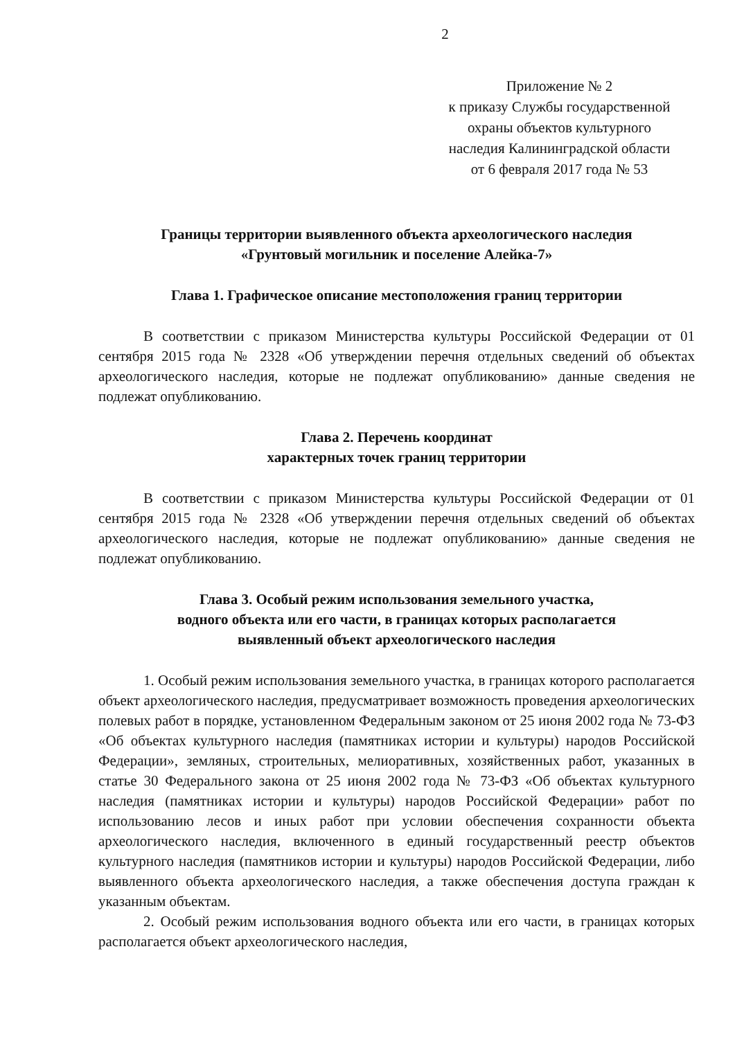2
Приложение № 2
к приказу Службы государственной
охраны объектов культурного
наследия Калининградской области
от 6 февраля 2017 года № 53
Границы территории выявленного объекта археологического наследия
«Грунтовый могильник и поселение Алейка-7»
Глава 1. Графическое описание местоположения границ территории
В соответствии с приказом Министерства культуры Российской Федерации от 01 сентября 2015 года № 2328 «Об утверждении перечня отдельных сведений об объектах археологического наследия, которые не подлежат опубликованию» данные сведения не подлежат опубликованию.
Глава 2. Перечень координат
характерных точек границ территории
В соответствии с приказом Министерства культуры Российской Федерации от 01 сентября 2015 года № 2328 «Об утверждении перечня отдельных сведений об объектах археологического наследия, которые не подлежат опубликованию» данные сведения не подлежат опубликованию.
Глава 3. Особый режим использования земельного участка,
водного объекта или его части, в границах которых располагается
выявленный объект археологического наследия
1. Особый режим использования земельного участка, в границах которого располагается объект археологического наследия, предусматривает возможность проведения археологических полевых работ в порядке, установленном Федеральным законом от 25 июня 2002 года № 73-ФЗ «Об объектах культурного наследия (памятниках истории и культуры) народов Российской Федерации», земляных, строительных, мелиоративных, хозяйственных работ, указанных в статье 30 Федерального закона от 25 июня 2002 года № 73-ФЗ «Об объектах культурного наследия (памятниках истории и культуры) народов Российской Федерации» работ по использованию лесов и иных работ при условии обеспечения сохранности объекта археологического наследия, включенного в единый государственный реестр объектов культурного наследия (памятников истории и культуры) народов Российской Федерации, либо выявленного объекта археологического наследия, а также обеспечения доступа граждан к указанным объектам.
2. Особый режим использования водного объекта или его части, в границах которых располагается объект археологического наследия,